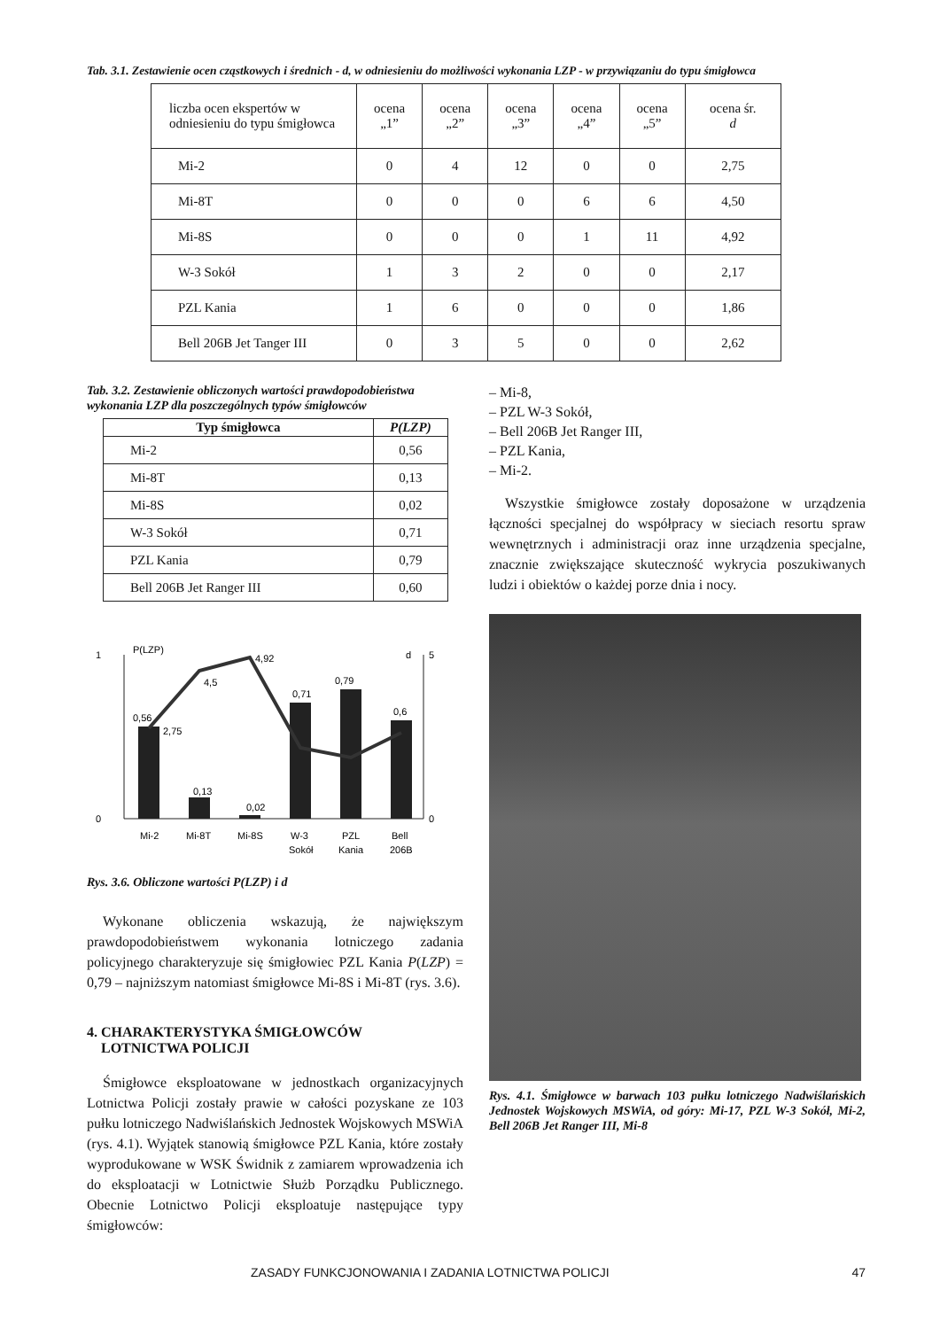Tab. 3.1. Zestawienie ocen cząstkowych i średnich - d, w odniesieniu do możliwości wykonania LZP - w przywiązaniu do typu śmigłowca
| liczba ocen ekspertów w odniesieniu do typu śmigłowca | ocena „1” | ocena „2” | ocena „3” | ocena „4” | ocena „5” | ocena śr. d |
| Mi-2 | 0 | 4 | 12 | 0 | 0 | 2,75 |
| Mi-8T | 0 | 0 | 0 | 6 | 6 | 4,50 |
| Mi-8S | 0 | 0 | 0 | 1 | 11 | 4,92 |
| W-3 Sokół | 1 | 3 | 2 | 0 | 0 | 2,17 |
| PZL Kania | 1 | 6 | 0 | 0 | 0 | 1,86 |
| Bell 206B Jet Tanger III | 0 | 3 | 5 | 0 | 0 | 2,62 |
Tab. 3.2. Zestawienie obliczonych wartości prawdopodobieństwa wykonania LZP dla poszczególnych typów śmigłowców
| Typ śmigłowca | P(LZP) |
| --- | --- |
| Mi-2 | 0,56 |
| Mi-8T | 0,13 |
| Mi-8S | 0,02 |
| W-3 Sokół | 0,71 |
| PZL Kania | 0,79 |
| Bell 206B Jet Ranger III | 0,60 |
1
0
P(LZP)
d
5
0
0,56
2,75
4,5
4,92
0,13
0,02
0,71
0,79
0,6
Mi-2
Mi-8T
Mi-8S
W-3
Sokół
PZL
Kania
Bell
206B
Rys. 3.6. Obliczone wartości P(LZP) i d
Wykonane obliczenia wskazują, że największym prawdopodobieństwem wykonania lotniczego zadania policyjnego charakteryzuje się śmigłowiec PZL Kania P(LZP) = 0,79 – najniższym natomiast śmigłowce Mi-8S i Mi-8T (rys. 3.6).
4. CHARAKTERYSTYKA ŚMIGŁOWCÓW
LOTNICTWA POLICJI
Śmigłowce eksploatowane w jednostkach organizacyjnych Lotnictwa Policji zostały prawie w całości pozyskane ze 103 pułku lotniczego Nadwiślańskich Jednostek Wojskowych MSWiA (rys. 4.1). Wyjątek stanowią śmigłowce PZL Kania, które zostały wyprodukowane w WSK Świdnik z zamiarem wprowadzenia ich do eksploatacji w Lotnictwie Służb Porządku Publicznego. Obecnie Lotnictwo Policji eksploatuje następujące typy śmigłowców:
– Mi-8,
– PZL W-3 Sokół,
– Bell 206B Jet Ranger III,
– PZL Kania,
– Mi-2.
Wszystkie śmigłowce zostały doposażone w urządzenia łączności specjalnej do współpracy w sieciach resortu spraw wewnętrznych i administracji oraz inne urządzenia specjalne, znacznie zwiększające skuteczność wykrycia poszukiwanych ludzi i obiektów o każdej porze dnia i nocy.
Rys. 4.1. Śmigłowce w barwach 103 pułku lotniczego Nadwiślańskich Jednostek Wojskowych MSWiA, od góry: Mi-17, PZL W-3 Sokół, Mi-2, Bell 206B Jet Ranger III, Mi-8
ZASADY FUNKCJONOWANIA I ZADANIA LOTNICTWA POLICJI 47